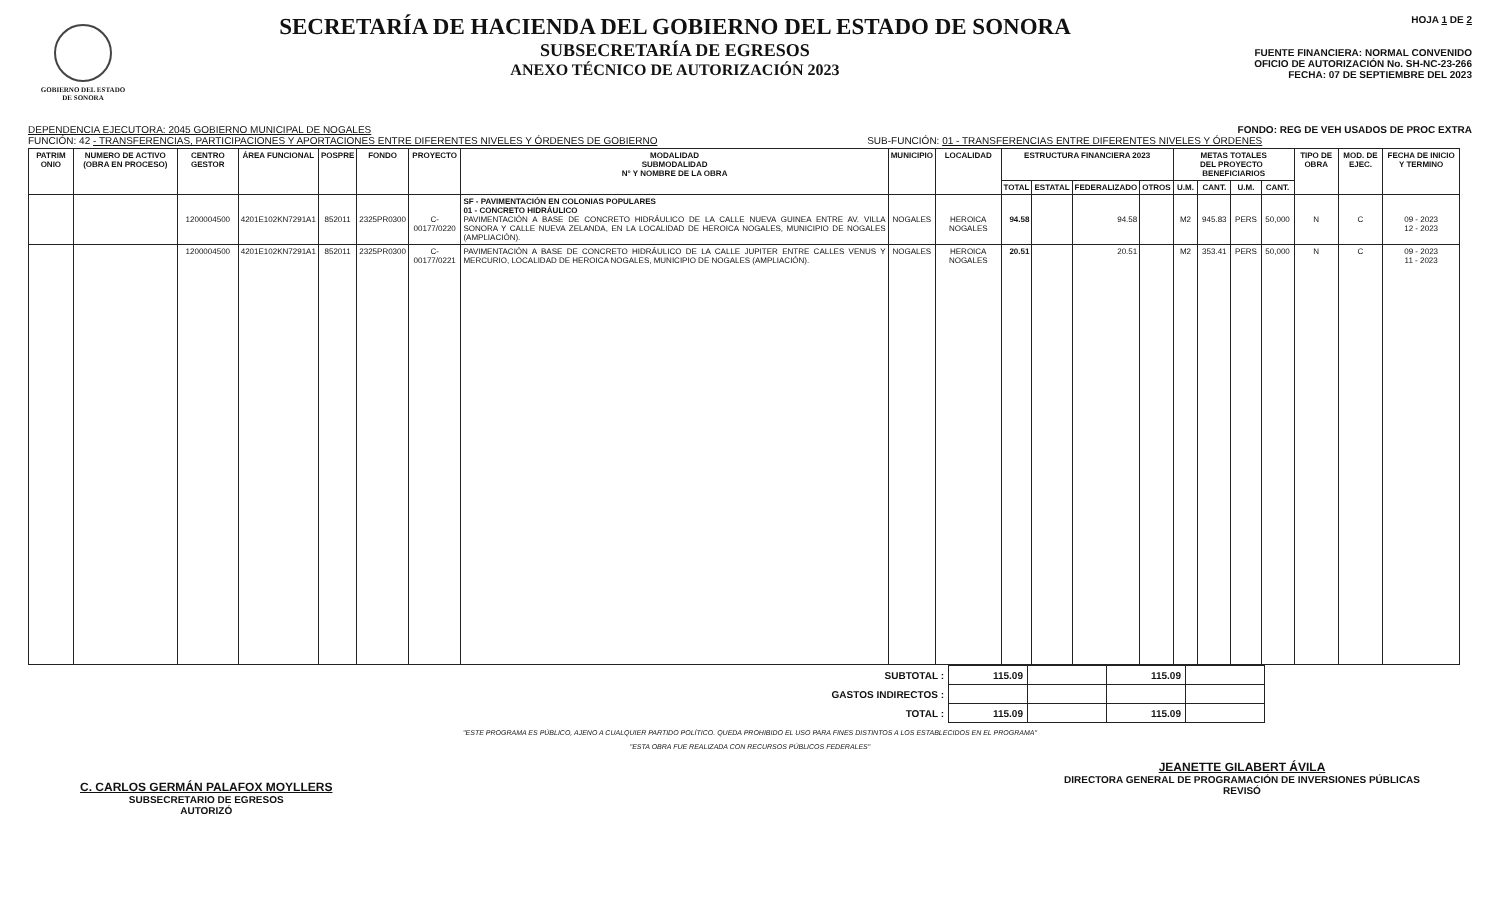GOBIERNO DEL ESTADO
DE SONORA
SECRETARÍA DE HACIENDA DEL GOBIERNO DEL ESTADO DE SONORA
SUBSECRETARÍA DE EGRESOS
ANEXO TÉCNICO DE AUTORIZACIÓN 2023
HOJA 1 DE 2
FUENTE FINANCIERA: NORMAL CONVENIDO
OFICIO DE AUTORIZACIÓN No. SH-NC-23-266
FECHA: 07 DE SEPTIEMBRE DEL 2023
DEPENDENCIA EJECUTORA: 2045 GOBIERNO MUNICIPAL DE NOGALES
FONDO: REG DE VEH USADOS DE PROC EXTRA
FUNCIÓN: 42 - TRANSFERENCIAS, PARTICIPACIONES Y APORTACIONES ENTRE DIFERENTES NIVELES Y ÓRDENES DE GOBIERNO
SUB-FUNCIÓN: 01 - TRANSFERENCIAS ENTRE DIFERENTES NIVELES Y ÓRDENES
| PATRIM ONIO | NUMERO DE ACTIVO (OBRA EN PROCESO) | CENTRO GESTOR | ÁREA FUNCIONAL | POSPRE | FONDO | PROYECTO | MODALIDAD SUBMODALIDAD N° Y NOMBRE DE LA OBRA | MUNICIPIO | LOCALIDAD | ESTRUCTURA FINANCIERA 2023 | | | | METAS TOTALES DEL PROYECTO BENEFICIARIOS | | | | TIPO DE OBRA | MOD. DE EJEC. | FECHA DE INICIO Y TERMINO |
| --- | --- | --- | --- | --- | --- | --- | --- | --- | --- | --- | --- | --- | --- | --- | --- | --- | --- | --- | --- | --- |
| | | | | | | | | | | TOTAL | ESTATAL | FEDERALIZADO | OTROS | U.M. | CANT. | U.M. | CANT. | | | |
| | | 1200004500 | 4201E102KN7291A1 | 852011 | 2325PR0300 | C-00177/0220 | SF - PAVIMENTACIÓN EN COLONIAS POPULARES 01 - CONCRETO HIDRÁULICO PAVIMENTACIÓN A BASE DE CONCRETO HIDRÁULICO DE LA CALLE NUEVA GUINEA ENTRE AV. VILLA SONORA Y CALLE NUEVA ZELANDA, EN LA LOCALIDAD DE HEROICA NOGALES, MUNICIPIO DE NOGALES (AMPLIACIÓN). | NOGALES | HEROICA NOGALES | 94.58 | | 94.58 | | M2 | 945.83 | PERS | 50,000 | N | C | 09 - 2023 12 - 2023 |
| | | 1200004500 | 4201E102KN7291A1 | 852011 | 2325PR0300 | C-00177/0221 | PAVIMENTACIÓN A BASE DE CONCRETO HIDRÁULICO DE LA CALLE JUPITER ENTRE CALLES VENUS Y MERCURIO, LOCALIDAD DE HEROICA NOGALES, MUNICIPIO DE NOGALES (AMPLIACIÓN). | NOGALES | HEROICA NOGALES | 20.51 | | 20.51 | | M2 | 353.41 | PERS | 50,000 | N | C | 09 - 2023 11 - 2023 |
| SUBTOTAL : | 115.09 | | 115.09 | |
| GASTOS INDIRECTOS : | | | | |
| TOTAL : | 115.09 | | 115.09 | |
"ESTE PROGRAMA ES PÚBLICO, AJENO A CUALQUIER PARTIDO POLÍTICO. QUEDA PROHIBIDO EL USO PARA FINES DISTINTOS A LOS ESTABLECIDOS EN EL PROGRAMA"
"ESTA OBRA FUE REALIZADA CON RECURSOS PÚBLICOS FEDERALES"
C. CARLOS GERMÁN PALAFOX MOYLLERS
SUBSECRETARIO DE EGRESOS
AUTORIZÓ
JEANETTE GILABERT ÁVILA
DIRECTORA GENERAL DE PROGRAMACIÓN DE INVERSIONES PÚBLICAS
REVISÓ